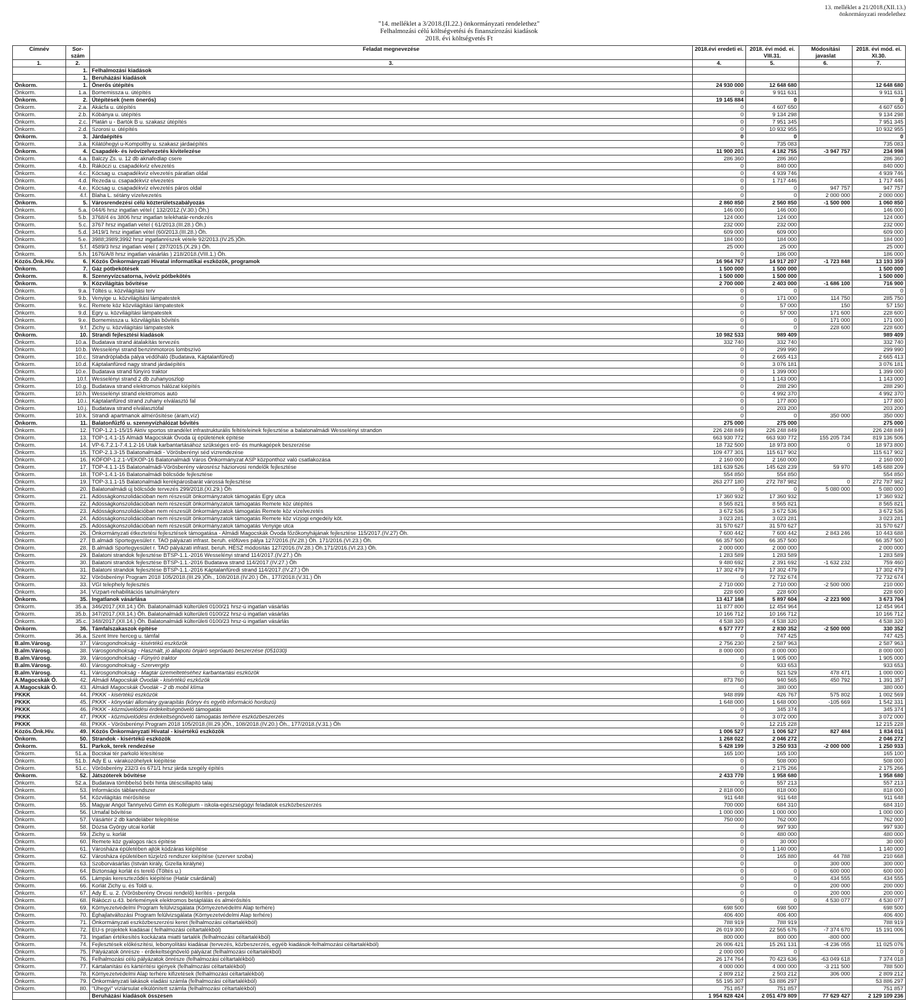13. melléklet a 21/2018.(XII.13.)
önkormányzati rendelethez
"14. melléklet a 3/2018.(II.22.) önkormányzati rendelethez"
Felhalmozási célú költségvetési és finanszírozási kiadások
2018. évi költségvetés Ft
| Címnév | Sor-szám | Feladat megnevezése | 2018.évi eredeti ei. | 2018. évi mód. ei. VIII.31. | Módosítási javaslat | 2018. évi mód. ei. XI.30. |
| --- | --- | --- | --- | --- | --- | --- |
| 1. | 2. | 3. | 4. | 5. | 6. | 7. |
| | 1. | Felhalmozási kiadások | | | | |
| | 1. | Beruházási kiadások | | | | |
| Önkorm. | 1. | Önerős útépítés | 24 930 000 | 12 648 680 | | 12 648 680 |
| Önkorm. | 1.a. | Bornemissza u. útépítés | 0 | 9 911 631 | | 9 911 631 |
| Önkorm. | 2. | Útépítések (nem önerős) | 19 145 884 | 0 | | 0 |
| Önkorm. | 2.a. | Akácfa u. útépítés | 0 | 4 607 650 | | 4 607 650 |
| Önkorm. | 2.b. | Kőbánya u. útépítés | 0 | 9 134 298 | | 9 134 298 |
| Önkorm. | 2.c. | Platán u - Bartók B u. szakasz útépítés | 0 | 7 951 345 | | 7 951 345 |
| Önkorm. | 2.d. | Szorosi u. útépítés | 0 | 10 932 955 | | 10 932 955 |
| Önkorm. | 3. | Járdaépítés | 0 | 0 | | 0 |
| Önkorm. | 3.a. | Kilátóhegyi u-Kompolthy u. szakasz járdaépítés | 0 | 735 083 | | 735 083 |
| Önkorm. | 4. | Csapadék- és ivóvízelvezetés kivitelezése | 11 900 201 | 4 182 755 | -3 947 757 | 234 998 |
| Önkorm. | 4.a. | Balczy Zs. u. 12 db aknafedlap csere | 286 360 | 286 360 | | 286 360 |
| Önkorm. | 4.b. | Rákóczi u. csapadékvíz elvezetés | 0 | 840 000 | | 840 000 |
| Önkorm. | 4.c. | Kócsag u. csapadékvíz elvezetés páratlan oldal | 0 | 4 939 746 | | 4 939 746 |
| Önkorm. | 4.d. | Rezeda u. csapadékvíz elvezetés | 0 | 1 717 446 | | 1 717 446 |
| Önkorm. | 4.e. | Kócsag u. csapadékvíz elvezetés páros oldal | 0 | 0 | 947 757 | 947 757 |
| Önkorm. | 4.f. | Blaha L. sétány vízelvezetés | 0 | 0 | 2 000 000 | 2 000 000 |
| Önkorm. | 5. | Városrendezési célú közterületszabályozás | 2 860 850 | 2 560 850 | -1 500 000 | 1 060 850 |
| Önkorm. | 5.a. | 044/6 hrsz ingatlan vétel ( 132/2012.(V.30.) Öh.) | 146 000 | 146 000 | | 146 000 |
| Önkorm. | 5.b. | 3768/4 és 3806 hrsz ingatlan telekhatár-rendezés | 124 000 | 124 000 | | 124 000 |
| Önkorm. | 5.c. | 3767 hrsz ingatlan vétel ( 61/2013.(III.28.) Öh.) | 232 000 | 232 000 | | 232 000 |
| Önkorm. | 5.d. | 3419/1 hrsz ingatlan vétel (60/2013.(III.28.) Öh. | 609 000 | 609 000 | | 609 000 |
| Önkorm. | 5.e. | 3988;3989;3992 hrsz ingatlanrészek vétele 92/2013.(IV.25.)Öh. | 184 000 | 184 000 | | 184 000 |
| Önkorm. | 5.f. | 4589/3 hrsz ingatlan vétel ( 287/2015.(X.29.) Öh. | 25 000 | 25 000 | | 25 000 |
| Önkorm. | 5.h. | 1676/A/8 hrsz ingatlan vásárlás ) 218/2018.(VIII.1.) Öh. | 0 | 186 000 | | 186 000 |
| Közös.Önk.Hiv. | 6. | Közös Önkormányzati Hivatal informatikai eszközök, programok | 16 964 767 | 14 917 207 | -1 723 848 | 13 193 359 |
| Önkorm. | 7. | Gáz pótbekötések | 1 500 000 | 1 500 000 | | 1 500 000 |
| Önkorm. | 8. | Szennyvízcsatorna, ivóvíz pótbekötés | 1 500 000 | 1 500 000 | | 1 500 000 |
| Önkorm. | 9. | Közvilágítás bővítése | 2 700 000 | 2 403 000 | -1 686 100 | 716 900 |
| Önkorm. | 9.a. | Töltés u. közvilágítási terv | 0 | 0 | | 0 |
| Önkorm. | 9.b. | Venyige u. közvilágítási lámpatestek | 0 | 171 000 | 114 750 | 285 750 |
| Önkorm. | 9.c. | Remete köz közvilágítási lámpatestek | 0 | 57 000 | 150 | 57 150 |
| Önkorm. | 9.d. | Egry u. közvilágítási lámpatestek | 0 | 57 000 | 171 600 | 228 600 |
| Önkorm. | 9.e. | Bornemissza u. közvilágítás bővítés | 0 | 0 | 171 000 | 171 000 |
| Önkorm. | 9.f. | Zichy u. közvilágítási lámpatestek | 0 | 0 | 228 600 | 228 600 |
| Önkorm. | 10. | Strandi fejlesztési kiadások | 10 982 533 | 989 409 | | 989 409 |
| Önkorm. | 10.a. | Budatava strand átalakítás tervezés | 332 740 | 332 740 | | 332 740 |
| Önkorm. | 10.b. | Wesselényi strand benzinmotoros lombszívó | 0 | 299 990 | | 299 990 |
| Önkorm. | 10.c. | Strandröplabda pálya védőháló (Budatava, Káptalanfüred) | 0 | 2 665 413 | | 2 665 413 |
| Önkorm. | 10.d. | Káptalanfüred nagy strand járdaépítés | 0 | 3 076 181 | | 3 076 181 |
| Önkorm. | 10.e. | Budatava strand fűnyíró traktor | 0 | 1 399 000 | | 1 399 000 |
| Önkorm. | 10.f. | Wesselényi strand 2 db zuhanyoszlop | 0 | 1 143 000 | | 1 143 000 |
| Önkorm. | 10.g. | Budatava strand elektromos hálózat kiépítés | 0 | 288 290 | | 288 290 |
| Önkorm. | 10.h. | Wesselényi strand elektromos autó | 0 | 4 992 370 | | 4 992 370 |
| Önkorm. | 10.i. | Káptalanfüred strand zuhany elválasztó fal | 0 | 177 800 | | 177 800 |
| Önkorm. | 10.j. | Budatava strand elválasztófal | 0 | 203 200 | | 203 200 |
| Önkorm. | 10.k. | Strandi apartmanok almérősítése (áram,víz) | 0 | 0 | 350 000 | 350 000 |
| Önkorm. | 11. | Balatonfűzfő u. szennyvízhálózat bővítés | 275 000 | 275 000 | | 275 000 |
| Önkorm. | 12. | TOP-1.2.1-15/15 Aktív sportos strandélet infrastrukturális feltételeinek fejlesztése a balatonalmádi Wesselényi strandon | 226 248 849 | 226 248 849 | | 226 248 849 |
| Önkorm. | 13. | TOP-1.4.1-15 Almádi Magocskák Óvoda új épületének építése | 663 930 772 | 663 930 772 | 155 205 734 | 819 136 506 |
| Önkorm. | 14. | VP-6.7.2.1-7.4.1.2-16 Utak karbantartásához szükséges erő- és munkagépek beszerzése | 18 732 500 | 18 973 800 | 0 | 18 973 800 |
| Önkorm. | 15. | TOP-2.1.3-15 Balatonalmádi - Vörösberényi séd vízrendezése | 109 477 301 | 115 617 902 | | 115 617 902 |
| Önkorm. | 16. | KÖFOP-1.2.1-VEKOP-16 Balatonalmádi Város Önkormányzat ASP központhoz való csatlakozása | 2 160 000 | 2 160 000 | | 2 160 000 |
| Önkorm. | 17. | TOP-4.1.1-15 Balatonalmádi-Vörösberény városrész háziorvosi rendelők fejlesztése | 181 639 526 | 145 628 239 | 59 970 | 145 688 209 |
| Önkorm. | 18. | TOP-1.4.1-16 Balatonalmádi bölcsőde fejlesztése | 554 850 | 554 850 | | 554 850 |
| Önkorm. | 19. | TOP-3.1.1-15 Balatonalmádi kerékpárosbarát várossá fejlesztése | 263 277 180 | 272 787 982 | 0 | 272 787 982 |
| Önkorm. | 20. | Balatonalmádi új bölcsőde tervezés 299/2018.(XI.29.) Öh | 0 | 0 | 5 080 000 | 5 080 000 |
| Önkorm. | 21. | Adósságkonszolidációban nem részesült önkormányzatok támogatás Egry utca | 17 360 932 | 17 360 932 | | 17 360 932 |
| Önkorm. | 22. | Adósságkonszolidációban nem részesült önkormányzatok támogatás Remete köz útépítés | 8 565 821 | 8 565 821 | | 8 565 821 |
| Önkorm. | 23. | Adósságkonszolidációban nem részesült önkormányzatok támogatás Remete köz vízelvezetés | 3 672 536 | 3 672 536 | | 3 672 536 |
| Önkorm. | 24. | Adósságkonszolidációban nem részesült önkormányzatok támogatás Remete köz vízjogi engedély köt. | 3 023 281 | 3 023 281 | | 3 023 281 |
| Önkorm. | 25. | Adósságkonszolidációban nem részesült önkormányzatok támogatás Venyige utca | 31 570 627 | 31 570 627 | | 31 570 627 |
| Önkorm. | 26. | Önkormányzati étkeztetési fejlesztések támogatása - Almádi Magocskák Óvoda főzőkonyhájának fejlesztése 115/2017.(IV.27) Öh. | 7 600 442 | 7 600 442 | 2 843 246 | 10 443 688 |
| Önkorm. | 27. | B.almádi Sportegyesület r. TAO pályázati infrast. beruh. előfüves pálya 127/2016.(IV.28.) Öh. 171/2016.(VI.23.) Öh. | 66 357 500 | 66 357 500 | | 66 357 500 |
| Önkorm. | 28. | B.almádi Sportegyesület r. TAO pályázati infrast. beruh. HÉSZ módosítás 127/2016.(IV.28.) Öh.171/2016.(VI.23.) Öh. | 2 000 000 | 2 000 000 | | 2 000 000 |
| Önkorm. | 29. | Balatoni strandok fejlesztése BTSP-1.1.-2016 Wesselényi strand 114/2017.(IV.27.) Öh | 1 283 589 | 1 283 589 | | 1 283 589 |
| Önkorm. | 30. | Balatoni strandok fejlesztése BTSP-1.1.-2016 Budatava strand 114/2017.(IV.27.) Öh | 9 480 692 | 2 391 692 | -1 632 232 | 759 460 |
| Önkorm. | 31. | Balatoni strandok fejlesztése BTSP-1.1.-2016 Káptalanfüredi strand 114/2017.(IV.27.) Öh | 17 302 479 | 17 302 479 | | 17 302 479 |
| Önkorm. | 32. | Vörösberényi Program 2018 105/2018.(III.29.)Öh., 108/2018.(IV.20.) Öh., 177/2018.(V.31.) Öh | 0 | 72 732 674 | | 72 732 674 |
| Önkorm. | 33. | VGI telephely fejlesztés | 2 710 000 | 2 710 000 | -2 500 000 | 210 000 |
| Önkorm. | 34. | Vízpart-rehabilitációs tanulmányterv | 228 600 | 228 600 | | 228 600 |
| Önkorm. | 35. | Ingatlanok vásárlása | 13 417 168 | 5 897 604 | -2 223 900 | 3 673 704 |
| Önkorm. | 35.a. | 346/2017.(XII.14.) Öh. Balatonalmádi külterületi 0100/21 hrsz-ú ingatlan vásárlás | 11 877 800 | 12 454 964 | | 12 454 964 |
| Önkorm. | 35.b. | 347/2017.(XII.14.) Öh. Balatonalmádi külterületi 0100/22 hrsz-ú ingatlan vásárlás | 10 166 712 | 10 166 712 | | 10 166 712 |
| Önkorm. | 35.c. | 348/2017.(XII.14.) Öh. Balatonalmádi külterületi 0100/23 hrsz-ú ingatlan vásárlás | 4 538 320 | 4 538 320 | | 4 538 320 |
| Önkorm. | 36. | Támfalszakaszok építése | 6 577 777 | 2 830 352 | -2 500 000 | 330 352 |
| Önkorm. | 36.a. | Szent Imre herceg u. támfal | 0 | 747 425 | | 747 425 |
| B.alm.Városg. | 37. | Városgondnokság - kisértékű eszközök | 2 756 230 | 2 587 963 | | 2 587 963 |
| B.alm.Városg. | 38. | Városgondnokság - Használt, jó állapotú önjáró seprőautó beszerzése (051030) | 8 000 000 | 8 000 000 | | 8 000 000 |
| B.alm.Városg. | 39. | Városgondnokság - Fűnyíró traktor | 0 | 1 905 000 | | 1 905 000 |
| B.alm.Városg. | 40. | Városgondnokság - Szervergép | 0 | 933 653 | | 933 653 |
| B.alm.Városg. | 41. | Városgondnokság - Magtár üzemeltetéséhez karbantartási eszközök | 0 | 521 529 | 478 471 | 1 000 000 |
| A.Magocskák Ó. | 42. | Almádi Magocskák Óvodák - kisértékű eszközök | 873 760 | 940 565 | 450 792 | 1 391 357 |
| A.Magocskák Ó. | 43. | Almádi Magocskák Óvodák - 2 db mobil klíma | 0 | 380 000 | | 380 000 |
| PKKK | 44. | PKKK - kisértékű eszközök | 948 899 | 426 767 | 575 802 | 1 002 569 |
| PKKK | 45. | PKKK - könyvtári állomány gyarapítás (könyv és egyéb információ hordozó) | 1 648 000 | 1 648 000 | -105 669 | 1 542 331 |
| PKKK | 46. | PKKK - közművelődési érdekeltségnövelő támogatás | 0 | 345 374 | | 345 374 |
| PKKK | 47. | PKKK - közművelődési érdekeltségnövelő támogatás terhére eszközbeszerzés | 0 | 3 072 000 | | 3 072 000 |
| PKKK | 48. | PKKK - Vörösberényi Program 2018 105/2018.(III.29.)Öh., 108/2018.(IV.20.) Öh., 177/2018.(V.31.) Öh | 0 | 12 215 228 | | 12 215 228 |
| Közös.Önk.Hiv. | 49. | Közös Önkormányzati Hivatal - kisértékű eszközök | 1 006 527 | 1 006 527 | 827 484 | 1 834 011 |
| Önkorm. | 50. | Strandok - kisértékű eszközök | 1 268 022 | 2 046 272 | | 2 046 272 |
| Önkorm. | 51. | Parkok, terek rendezése | 5 428 199 | 3 250 933 | -2 000 000 | 1 250 933 |
| Önkorm. | 51.a. | Bocskai tér parkoló létesítése | 165 100 | 165 100 | | 165 100 |
| Önkorm. | 51.b. | Ady E u. várakozóhelyek kiépítése | 0 | 508 000 | | 508 000 |
| Önkorm. | 51.c. | Vörösberény 232/3 és 671/1 hrsz járda szegély építés | 0 | 2 175 266 | | 2 175 266 |
| Önkorm. | 52. | Játszóterek bővítése | 2 433 770 | 1 958 680 | | 1 958 680 |
| Önkorm. | 52.a. | Budatava tömbbelső bébi hinta ütéscsillapító talaj | 0 | 557 213 | | 557 213 |
| Önkorm. | 53. | Információs táblarendszer | 2 818 000 | 818 000 | | 818 000 |
| Önkorm. | 54. | Közvilágítás mérősítése | 911 648 | 911 648 | | 911 648 |
| Önkorm. | 55. | Magyar Angol Tannyelvű Gimn és Kollégium - iskola-egészségügyi feladatok eszközbeszerzés | 700 000 | 684 310 | | 684 310 |
| Önkorm. | 56. | Urnafal bővítése | 1 000 000 | 1 000 000 | | 1 000 000 |
| Önkorm. | 57. | Vásártér 2 db kandeláber telepítése | 750 000 | 762 000 | | 762 000 |
| Önkorm. | 58. | Dózsa György utcai korlát | 0 | 997 930 | | 997 930 |
| Önkorm. | 59. | Zichy u. korlát | 0 | 480 000 | | 480 000 |
| Önkorm. | 60. | Remete köz gyalogos rács építése | 0 | 30 000 | | 30 000 |
| Önkorm. | 61. | Városháza épületében ajtók kódzáras kiépítése | 0 | 1 140 000 | | 1 140 000 |
| Önkorm. | 62. | Városháza épületében tűzjelző rendszer kiépítése (szerver szoba) | 0 | 165 880 | 44 788 | 210 668 |
| Önkorm. | 63. | Szoborvásárlás (István király, Gizella királyné) | 0 | 0 | 300 000 | 300 000 |
| Önkorm. | 64. | Biztonsági korlát és terelő (Töltés u.) | 0 | 0 | 600 000 | 600 000 |
| Önkorm. | 65. | Lámpás kereszteződés kiépítése (Határ csárdánál) | 0 | 0 | 434 555 | 434 555 |
| Önkorm. | 66. | Korlát Zichy u. és Toldi u. | 0 | 0 | 200 000 | 200 000 |
| Önkorm. | 67. | Ady E. u. 2. (Vörösberény Orvosi rendelő) kerítés - pergola | 0 | 0 | 200 000 | 200 000 |
| Önkorm. | 68. | Rákóczi u.43. bérlemények elektromos betáplálás és almérősítés | 0 | 0 | 4 530 077 | 4 530 077 |
| Önkorm. | 69. | Környezetvédelmi Program felülvizsgálata (Környezetvédelmi Alap terhére) | 698 500 | 698 500 | | 698 500 |
| Önkorm. | 70. | Éghajlatváltozási Program felülvizsgálata (Környezetvédelmi Alap terhére) | 406 400 | 406 400 | | 406 400 |
| Önkorm. | 71. | Önkormányzati eszközbeszerzési keret (felhalmozási céltartalékból) | 788 919 | 788 919 | | 788 919 |
| Önkorm. | 72. | EU-s projektek kiadásai ( felhalmozási céltartalékból) | 26 019 300 | 22 565 676 | -7 374 670 | 15 191 006 |
| Önkorm. | 73. | Ingatlan értékesítés kockázata miatti tartalék (felhalmozási céltartalékból) | 800 000 | 800 000 | -800 000 | |
| Önkorm. | 74. | Fejlesztések előkészítési, lebonyolítási kiadásai (tervezés, közbeszerzés, egyéb kiadások-felhalmozási céltartalékból) | 26 006 421 | 15 261 131 | -4 236 055 | 11 025 076 |
| Önkorm. | 75. | Pályázatok önrésze - érdekeltségnövelő pályázat (felhalmozási céltartalékból) | 2 000 000 | 0 | | 0 |
| Önkorm. | 76. | Felhalmozási célú pályázatok önrésze (felhalmozási céltartalékból) | 26 174 764 | 70 423 636 | -63 049 618 | 7 374 018 |
| Önkorm. | 77. | Kártalanítási és kártérítési igények (felhalmozási céltartalékból) | 4 000 000 | 4 000 000 | -3 211 500 | 788 500 |
| Önkorm. | 78. | Környezetvédelmi Alap terhére kifizetések (felhalmozási céltartalékból) | 2 809 212 | 2 503 212 | 306 000 | 2 809 212 |
| Önkorm. | 79. | Önkormányzati lakások eladási számla (felhalmozási céltartalékból) | 55 195 307 | 53 886 297 | | 53 886 297 |
| Önkorm. | 80. | "Úhegyi" víziársulat elkülönített számla (felhalmozási céltartalékból) | 751 857 | 751 857 | | 751 857 |
| | | Beruházási kiadások összesen | 1 954 828 424 | 2 051 479 809 | 77 629 427 | 2 129 109 236 |